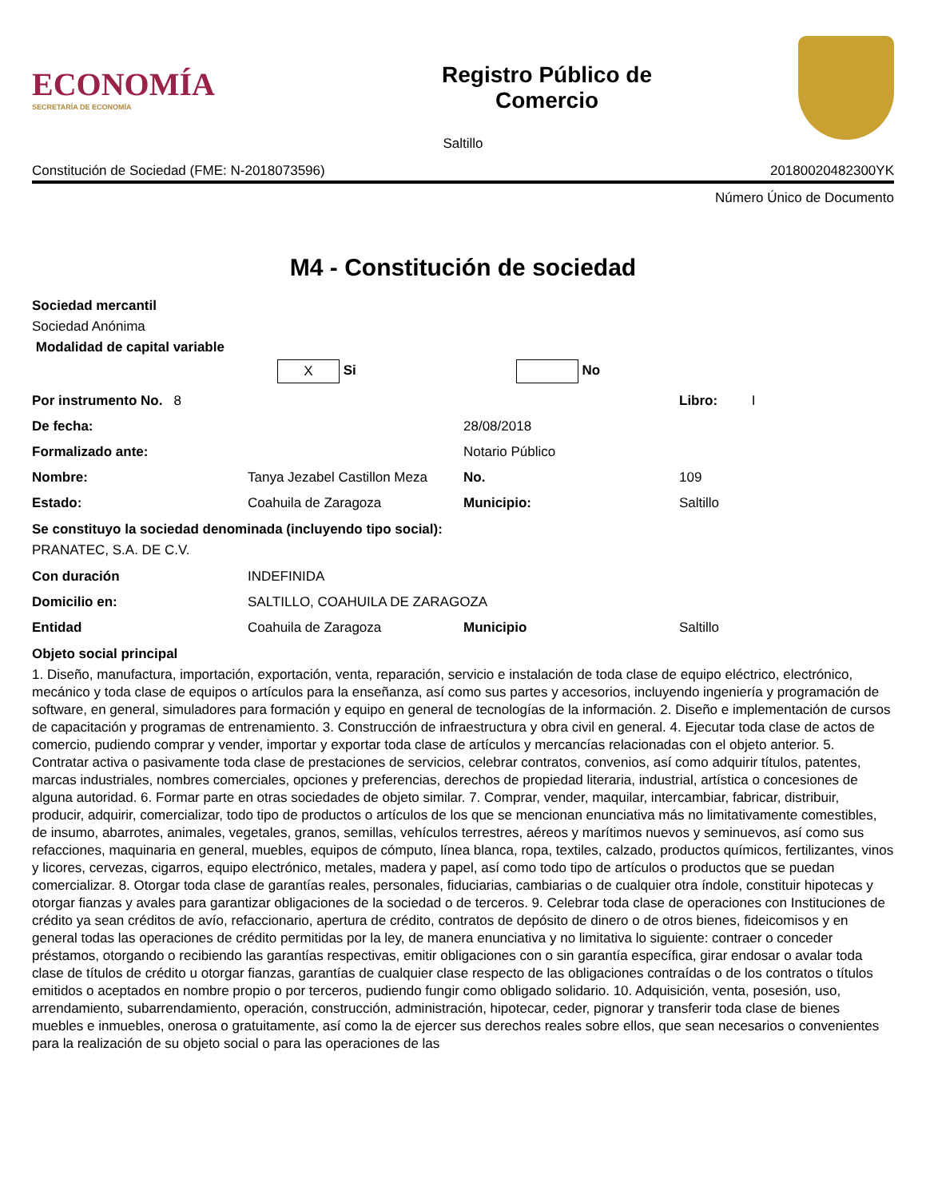ECONOMÍA
SECRETARÍA DE ECONOMÍA
Registro Público de
Comercio
Saltillo
Constitución de Sociedad (FME: N-2018073596) 20180020482300YK
Número Único de Documento
M4 - Constitución de sociedad
Sociedad mercantil
Sociedad Anónima
Modalidad de capital variable
X Si No
Por instrumento No. 8
Libro: I
De fecha:
28/08/2018
Formalizado ante:
Notario Público
Nombre:
Tanya Jezabel Castillon Meza
No.
109
Estado:
Coahuila de Zaragoza
Municipio:
Saltillo
Se constituyo la sociedad denominada (incluyendo tipo social):
PRANATEC, S.A. DE C.V.
Con duración
INDEFINIDA
Domicilio en:
SALTILLO, COAHUILA DE ZARAGOZA
Entidad
Coahuila de Zaragoza
Municipio
Saltillo
Objeto social principal
1. Diseño, manufactura, importación, exportación, venta, reparación, servicio e instalación de toda clase de equipo eléctrico, electrónico, mecánico y toda clase de equipos o artículos para la enseñanza, así como sus partes y accesorios, incluyendo ingeniería y programación de software, en general, simuladores para formación y equipo en general de tecnologías de la información. 2. Diseño e implementación de cursos de capacitación y programas de entrenamiento. 3. Construcción de infraestructura y obra civil en general. 4. Ejecutar toda clase de actos de comercio, pudiendo comprar y vender, importar y exportar toda clase de artículos y mercancías relacionadas con el objeto anterior. 5. Contratar activa o pasivamente toda clase de prestaciones de servicios, celebrar contratos, convenios, así como adquirir títulos, patentes, marcas industriales, nombres comerciales, opciones y preferencias, derechos de propiedad literaria, industrial, artística o concesiones de alguna autoridad. 6. Formar parte en otras sociedades de objeto similar. 7. Comprar, vender, maquilar, intercambiar, fabricar, distribuir, producir, adquirir, comercializar, todo tipo de productos o artículos de los que se mencionan enunciativa más no limitativamente comestibles, de insumo, abarrotes, animales, vegetales, granos, semillas, vehículos terrestres, aéreos y marítimos nuevos y seminuevos, así como sus refacciones, maquinaria en general, muebles, equipos de cómputo, línea blanca, ropa, textiles, calzado, productos químicos, fertilizantes, vinos y licores, cervezas, cigarros, equipo electrónico, metales, madera y papel, así como todo tipo de artículos o productos que se puedan comercializar. 8. Otorgar toda clase de garantías reales, personales, fiduciarias, cambiarias o de cualquier otra índole, constituir hipotecas y otorgar fianzas y avales para garantizar obligaciones de la sociedad o de terceros. 9. Celebrar toda clase de operaciones con Instituciones de crédito ya sean créditos de avío, refaccionario, apertura de crédito, contratos de depósito de dinero o de otros bienes, fideicomisos y en general todas las operaciones de crédito permitidas por la ley, de manera enunciativa y no limitativa lo siguiente: contraer o conceder préstamos, otorgando o recibiendo las garantías respectivas, emitir obligaciones con o sin garantía específica, girar endosar o avalar toda clase de títulos de crédito u otorgar fianzas, garantías de cualquier clase respecto de las obligaciones contraídas o de los contratos o títulos emitidos o aceptados en nombre propio o por terceros, pudiendo fungir como obligado solidario. 10. Adquisición, venta, posesión, uso, arrendamiento, subarrendamiento, operación, construcción, administración, hipotecar, ceder, pignorar y transferir toda clase de bienes muebles e inmuebles, onerosa o gratuitamente, así como la de ejercer sus derechos reales sobre ellos, que sean necesarios o convenientes para la realización de su objeto social o para las operaciones de las